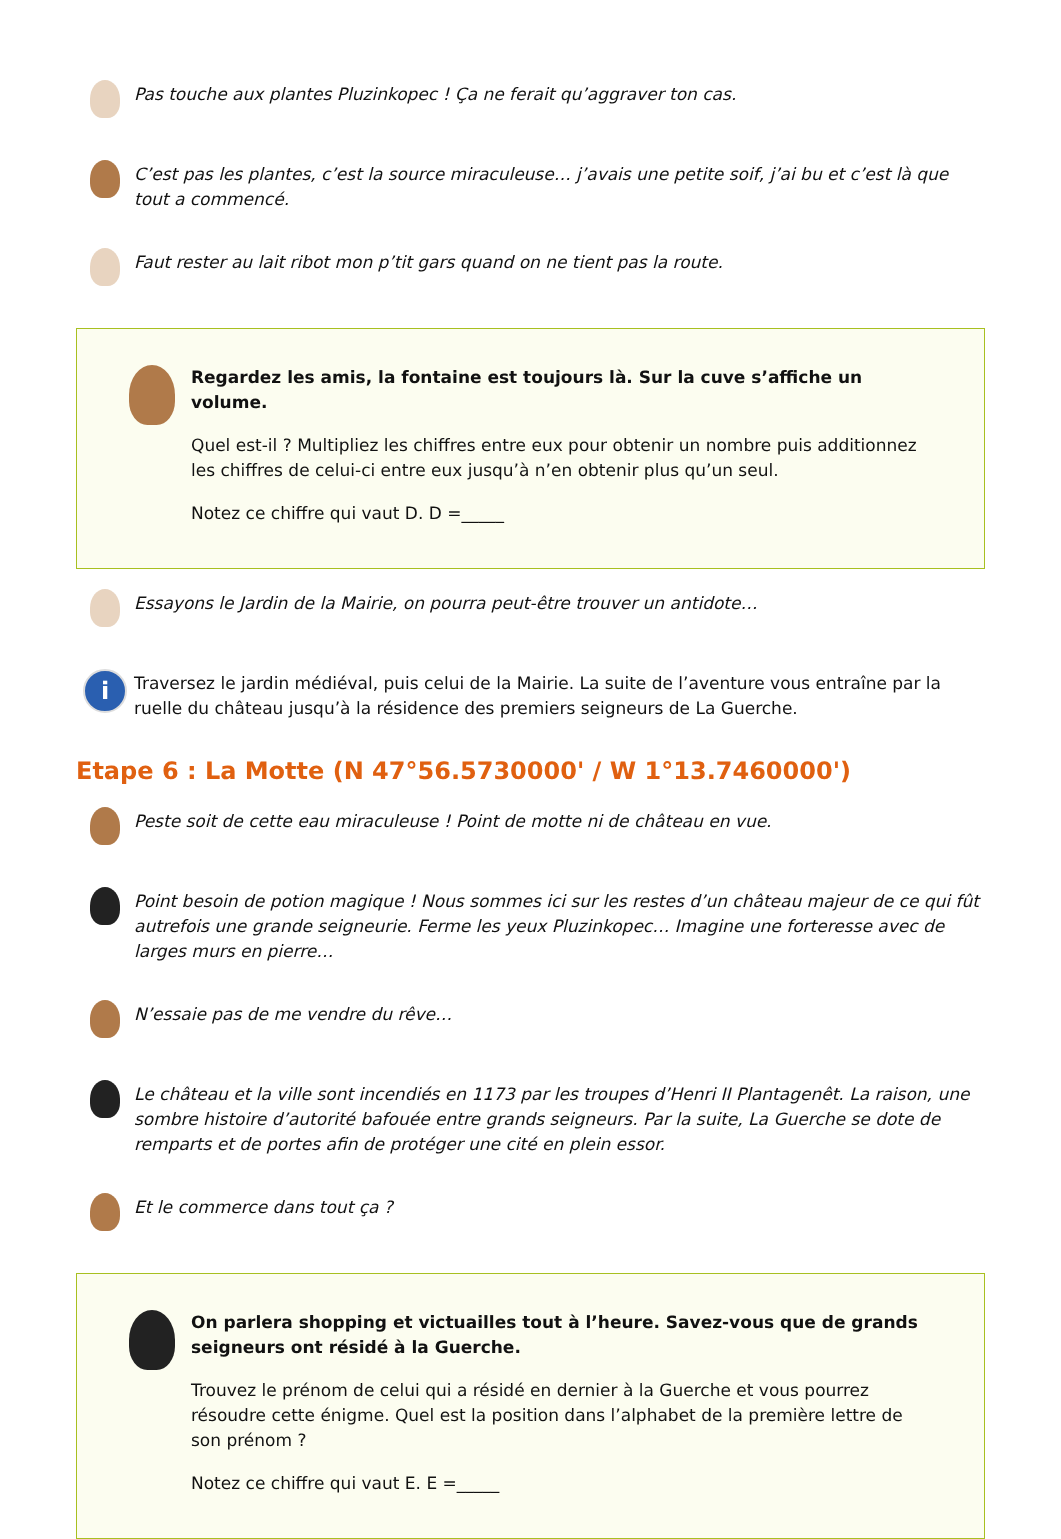Pas touche aux plantes Pluzinkopec ! Ça ne ferait qu’aggraver ton cas.
C’est pas les plantes, c’est la source miraculeuse… j’avais une petite soif, j’ai bu et c’est là que tout a commencé.
Faut rester au lait ribot mon p’tit gars quand on ne tient pas la route.
Regardez les amis, la fontaine est toujours là. Sur la cuve s’affiche un volume.
Quel est-il ? Multipliez les chiffres entre eux pour obtenir un nombre puis additionnez les chiffres de celui-ci entre eux jusqu’à n’en obtenir plus qu’un seul.
Notez ce chiffre qui vaut D. D =_____
Essayons le Jardin de la Mairie, on pourra peut-être trouver un antidote…
i
Traversez le jardin médiéval, puis celui de la Mairie. La suite de l’aventure vous entraîne par la ruelle du château jusqu’à la résidence des premiers seigneurs de La Guerche.
Etape 6 : La Motte (N 47°56.5730000' / W 1°13.7460000')
Peste soit de cette eau miraculeuse ! Point de motte ni de château en vue.
Point besoin de potion magique ! Nous sommes ici sur les restes d’un château majeur de ce qui fût autrefois une grande seigneurie. Ferme les yeux Pluzinkopec… Imagine une forteresse avec de larges murs en pierre…
N’essaie pas de me vendre du rêve…
Le château et la ville sont incendiés en 1173 par les troupes d’Henri II Plantagenêt. La raison, une sombre histoire d’autorité bafouée entre grands seigneurs. Par la suite, La Guerche se dote de remparts et de portes afin de protéger une cité en plein essor.
Et le commerce dans tout ça ?
On parlera shopping et victuailles tout à l’heure. Savez-vous que de grands seigneurs ont résidé à la Guerche.
Trouvez le prénom de celui qui a résidé en dernier à la Guerche et vous pourrez résoudre cette énigme. Quel est la position dans l’alphabet de la première lettre de son prénom ?
Notez ce chiffre qui vaut E. E =_____